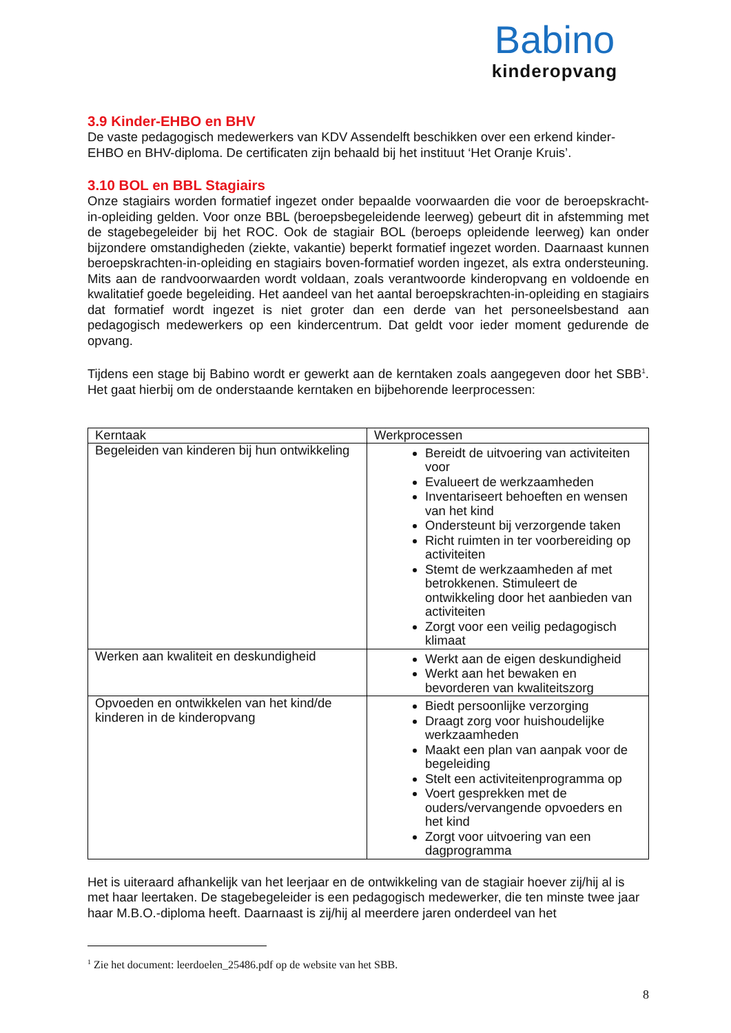Babino
kinderopvang
3.9 Kinder-EHBO en BHV
De vaste pedagogisch medewerkers van KDV Assendelft beschikken over een erkend kinder-EHBO en BHV-diploma. De certificaten zijn behaald bij het instituut ‘Het Oranje Kruis’.
3.10 BOL en BBL Stagiairs
Onze stagiairs worden formatief ingezet onder bepaalde voorwaarden die voor de beroepskracht-in-opleiding gelden. Voor onze BBL (beroepsbegeleidende leerweg) gebeurt dit in afstemming met de stagebegeleider bij het ROC. Ook de stagiair BOL (beroeps opleidende leerweg) kan onder bijzondere omstandigheden (ziekte, vakantie) beperkt formatief ingezet worden. Daarnaast kunnen beroepskrachten-in-opleiding en stagiairs boven-formatief worden ingezet, als extra ondersteuning. Mits aan de randvoorwaarden wordt voldaan, zoals verantwoorde kinderopvang en voldoende en kwalitatief goede begeleiding. Het aandeel van het aantal beroepskrachten-in-opleiding en stagiairs dat formatief wordt ingezet is niet groter dan een derde van het personeelsbestand aan pedagogisch medewerkers op een kindercentrum. Dat geldt voor ieder moment gedurende de opvang.
Tijdens een stage bij Babino wordt er gewerkt aan de kerntaken zoals aangegeven door het SBB<sup>1</sup>. Het gaat hierbij om de onderstaande kerntaken en bijbehorende leerprocessen:
| Kerntaak | Werkprocessen |
| Begeleiden van kinderen bij hun ontwikkeling | Bereidt de uitvoering van activiteiten voor Evalueert de werkzaamheden Inventariseert behoeften en wensen van het kind Ondersteunt bij verzorgende taken Richt ruimten in ter voorbereiding op activiteiten Stemt de werkzaamheden af met betrokkenen. Stimuleert de ontwikkeling door het aanbieden van activiteiten Zorgt voor een veilig pedagogisch klimaat |
| Werken aan kwaliteit en deskundigheid | Werkt aan de eigen deskundigheid Werkt aan het bewaken en bevorderen van kwaliteitszorg |
| Opvoeden en ontwikkelen van het kind/de kinderen in de kinderopvang | Biedt persoonlijke verzorging Draagt zorg voor huishoudelijke werkzaamheden Maakt een plan van aanpak voor de begeleiding Stelt een activiteitenprogramma op Voert gesprekken met de ouders/vervangende opvoeders en het kind Zorgt voor uitvoering van een dagprogramma |
Het is uiteraard afhankelijk van het leerjaar en de ontwikkeling van de stagiair hoever zij/hij al is met haar leertaken. De stagebegeleider is een pedagogisch medewerker, die ten minste twee jaar haar M.B.O.-diploma heeft. Daarnaast is zij/hij al meerdere jaren onderdeel van het
<sup>1</sup> Zie het document: leerdoelen_25486.pdf op de website van het SBB.
8